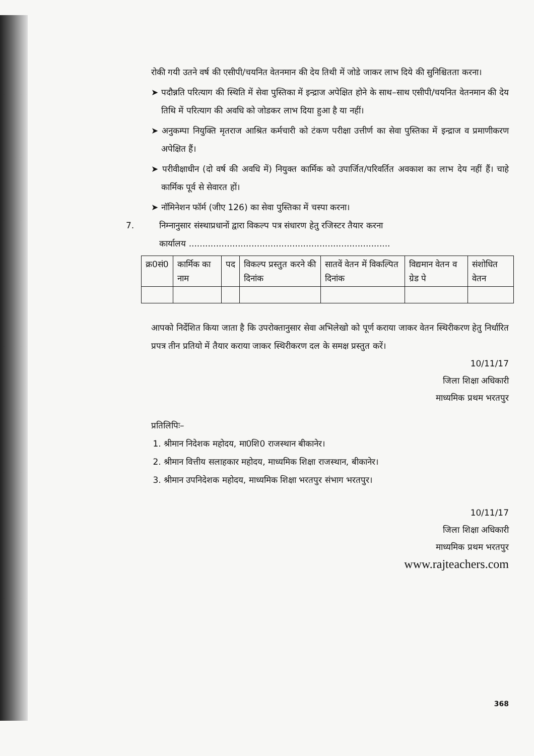रोकी गयी उतने वर्ष की एसीपी/चयनित वेतनमान की देय तिथी में जोडे जाकर लाभ दिये की सुनिश्चितता करना।
➤ पदौन्नति परित्याग की स्थिति में सेवा पुस्तिका में इन्द्राज अपेक्षित होने के साथ–साथ एसीपी/चयनित वेतनमान की देय तिथि में परित्याग की अवधि को जोडकर लाभ दिया हुआ है या नहीं।
➤ अनुकम्पा नियुक्ति मृतराज आश्रित कर्मचारी को टंकण परीक्षा उत्तीर्ण का सेवा पुस्तिका में इन्द्राज व प्रमाणीकरण अपेक्षित हैं।
➤ परीवीक्षाधीन (दो वर्ष की अवधि में) नियुक्त कार्मिक को उपार्जित/परिवर्तित अवकाश का लाभ देय नहीं हैं। चाहे कार्मिक पूर्व से सेवारत हों।
➤ नॉमिनेशन फॉर्म (जीए 126) का सेवा पुस्तिका में चस्पा करना।
7. निम्नानुसार संस्थाप्रधानों द्वारा विकल्प पत्र संधारण हेतु रजिस्टर तैयार करना
कार्यालय ..........................................................................
| क्र0सं0 | कार्मिक का नाम | पद | विकल्प प्रस्तुत करने की दिनांक | सातवें वेतन में विकल्पित दिनांक | विद्यमान वेतन व ग्रेड पे | संशोधित वेतन |
| --- | --- | --- | --- | --- | --- | --- |
आपको निर्देशित किया जाता है कि उपरोक्तानुसार सेवा अभिलेखो को पूर्ण कराया जाकर वेतन स्थिरीकरण हेतु निर्धारित प्रपत्र तीन प्रतियो में तैयार कराया जाकर स्थिरीकरण दल के समक्ष प्रस्तुत करें।
10/11/17
जिला शिक्षा अधिकारी
माध्यमिक प्रथम भरतपुर
प्रतिलिपिः–
1. श्रीमान निदेशक महोदय, मा0शि0 राजस्थान बीकानेर।
2. श्रीमान वित्तीय सलाहकार महोदय, माध्यमिक शिक्षा राजस्थान, बीकानेर।
3. श्रीमान उपनिदेशक महोदय, माध्यमिक शिक्षा भरतपुर संभाग भरतपुर।
10/11/17
जिला शिक्षा अधिकारी
माध्यमिक प्रथम भरतपुर
www.rajteachers.com
368